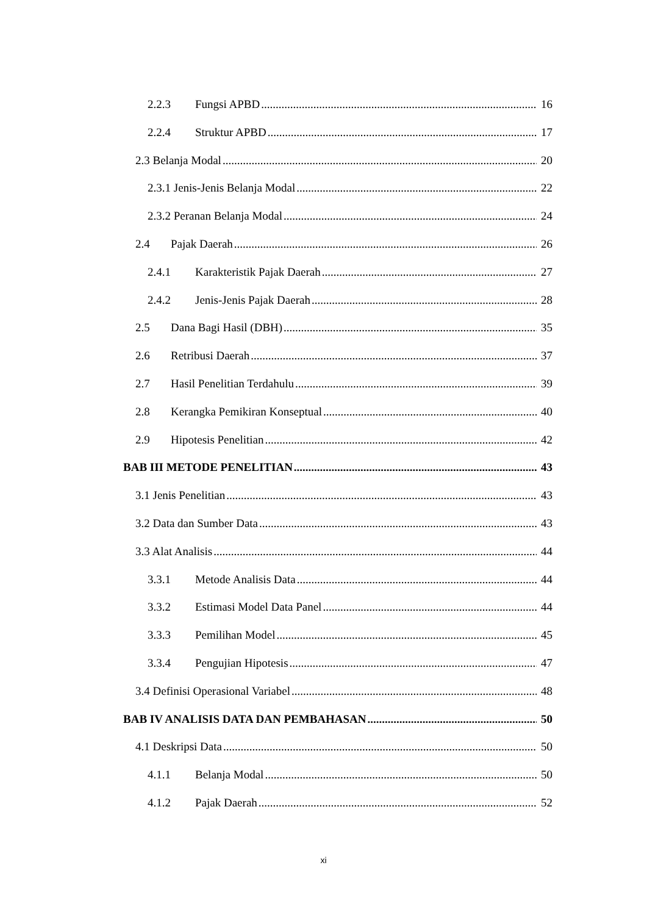2.2.3 Fungsi APBD 16
2.2.4 Struktur APBD 17
2.3 Belanja Modal 20
2.3.1 Jenis-Jenis Belanja Modal 22
2.3.2 Peranan Belanja Modal 24
2.4 Pajak Daerah 26
2.4.1 Karakteristik Pajak Daerah 27
2.4.2 Jenis-Jenis Pajak Daerah 28
2.5 Dana Bagi Hasil (DBH) 35
2.6 Retribusi Daerah 37
2.7 Hasil Penelitian Terdahulu 39
2.8 Kerangka Pemikiran Konseptual 40
2.9 Hipotesis Penelitian 42
BAB III METODE PENELITIAN 43
3.1 Jenis Penelitian 43
3.2 Data dan Sumber Data 43
3.3 Alat Analisis 44
3.3.1 Metode Analisis Data 44
3.3.2 Estimasi Model Data Panel 44
3.3.3 Pemilihan Model 45
3.3.4 Pengujian Hipotesis 47
3.4 Definisi Operasional Variabel 48
BAB IV ANALISIS DATA DAN PEMBAHASAN 50
4.1 Deskripsi Data 50
4.1.1 Belanja Modal 50
4.1.2 Pajak Daerah 52
xi